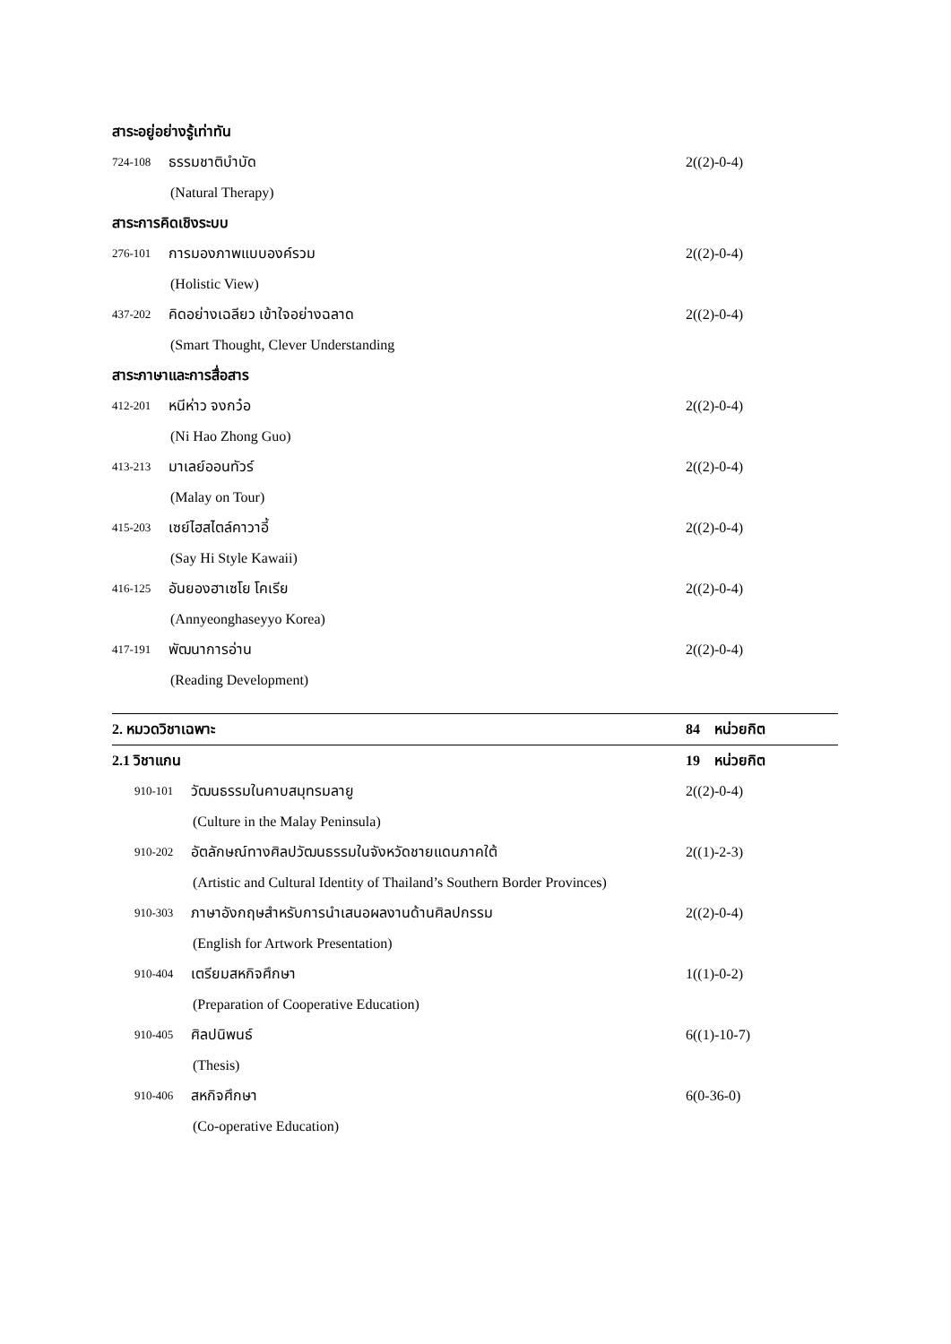สาระอยู่อย่างรู้เท่าทัน
724-108 ธรรมชาติบำบัด 2((2)-0-4)
(Natural Therapy)
สาระการคิดเชิงระบบ
276-101 การมองภาพแบบองค์รวม 2((2)-0-4)
(Holistic View)
437-202 คิดอย่างเฉลียว เข้าใจอย่างฉลาด 2((2)-0-4)
(Smart Thought, Clever Understanding
สาระภาษาและการสื่อสาร
412-201 หนีห่าว จงกว๋อ 2((2)-0-4)
(Ni Hao Zhong Guo)
413-213 มาเลย์ออนทัวร์ 2((2)-0-4)
(Malay on Tour)
415-203 เซย์ไฮสไตล์คาวาอี้ 2((2)-0-4)
(Say Hi Style Kawaii)
416-125 อันยองฮาเซโย โคเรีย 2((2)-0-4)
(Annyeonghaseyyo Korea)
417-191 พัฒนาการอ่าน 2((2)-0-4)
(Reading Development)
2. หมวดวิชาเฉพาะ 84 หน่วยกิต
2.1 วิชาแกน 19 หน่วยกิต
910-101 วัฒนธรรมในคาบสมุทรมลายู 2((2)-0-4)
(Culture in the Malay Peninsula)
910-202 อัตลักษณ์ทางศิลปวัฒนธรรมในจังหวัดชายแดนภาคใต้ 2((1)-2-3)
(Artistic and Cultural Identity of Thailand’s Southern Border Provinces)
910-303 ภาษาอังกฤษสำหรับการนำเสนอผลงานด้านศิลปกรรม 2((2)-0-4)
(English for Artwork Presentation)
910-404 เตรียมสหกิจศึกษา 1((1)-0-2)
(Preparation of Cooperative Education)
910-405 ศิลปนิพนธ์ 6((1)-10-7)
(Thesis)
910-406 สหกิจศึกษา 6(0-36-0)
(Co-operative Education)